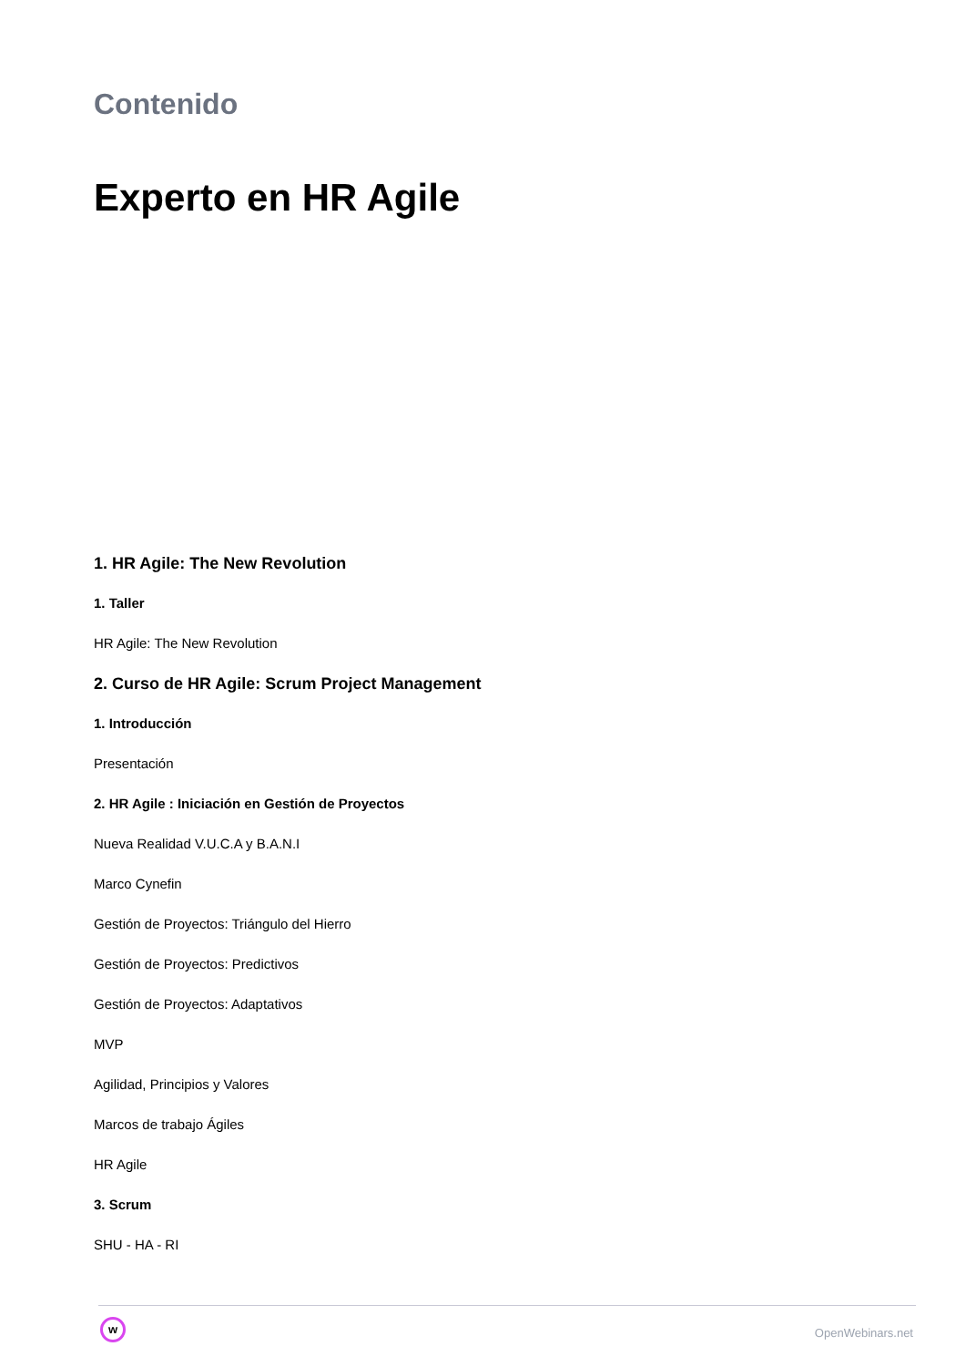Contenido
Experto en HR Agile
1. HR Agile: The New Revolution
1. Taller
HR Agile: The New Revolution
2. Curso de HR Agile: Scrum Project Management
1. Introducción
Presentación
2. HR Agile : Iniciación en Gestión de Proyectos
Nueva Realidad V.U.C.A y B.A.N.I
Marco Cynefin
Gestión de Proyectos: Triángulo del Hierro
Gestión de Proyectos: Predictivos
Gestión de Proyectos: Adaptativos
MVP
Agilidad, Principios y Valores
Marcos de trabajo Ágiles
HR Agile
3. Scrum
SHU - HA - RI
w
OpenWebinars.net